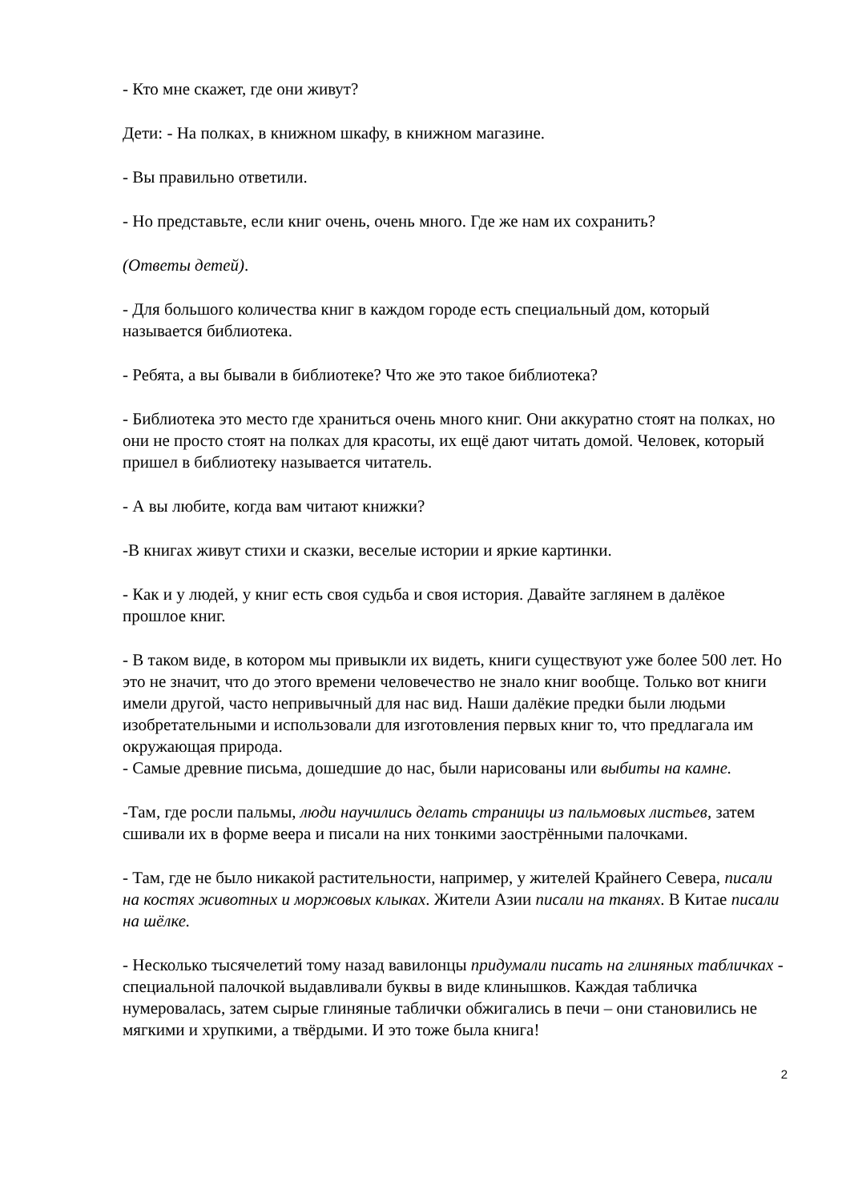- Кто мне скажет, где они живут?
Дети: - На полках, в книжном шкафу, в книжном магазине.
- Вы правильно ответили.
- Но представьте, если книг очень, очень много. Где же нам их сохранить?
(Ответы детей).
- Для большого количества книг в каждом городе есть специальный дом, который называется библиотека.
- Ребята, а вы бывали в библиотеке? Что же это такое библиотека?
- Библиотека это место где храниться очень много книг. Они аккуратно стоят на полках, но они не просто стоят на полках для красоты, их ещё дают читать домой. Человек, который пришел в библиотеку называется читатель.
- А вы любите, когда вам читают книжки?
-В книгах живут стихи и сказки, веселые истории и яркие картинки.
- Как и у людей, у книг есть своя судьба и своя история. Давайте заглянем в далёкое прошлое книг.
- В таком виде, в котором мы привыкли их видеть, книги существуют уже более 500 лет. Но это не значит, что до этого времени человечество не знало книг вообще. Только вот книги имели другой, часто непривычный для нас вид. Наши далёкие предки были людьми изобретательными и использовали для изготовления первых книг то, что предлагала им окружающая природа.
- Самые древние письма, дошедшие до нас, были нарисованы или выбиты на камне.
-Там, где росли пальмы, люди научились делать страницы из пальмовых листьев, затем сшивали их в форме веера и писали на них тонкими заострёнными палочками.
- Там, где не было никакой растительности, например, у жителей Крайнего Севера, писали на костях животных и моржовых клыках. Жители Азии писали на тканях. В Китае писали на шёлке.
- Несколько тысячелетий тому назад вавилонцы придумали писать на глиняных табличках - специальной палочкой выдавливали буквы в виде клинышков. Каждая табличка нумеровалась, затем сырые глиняные таблички обжигались в печи – они становились не мягкими и хрупкими, а твёрдыми. И это тоже была книга!
2